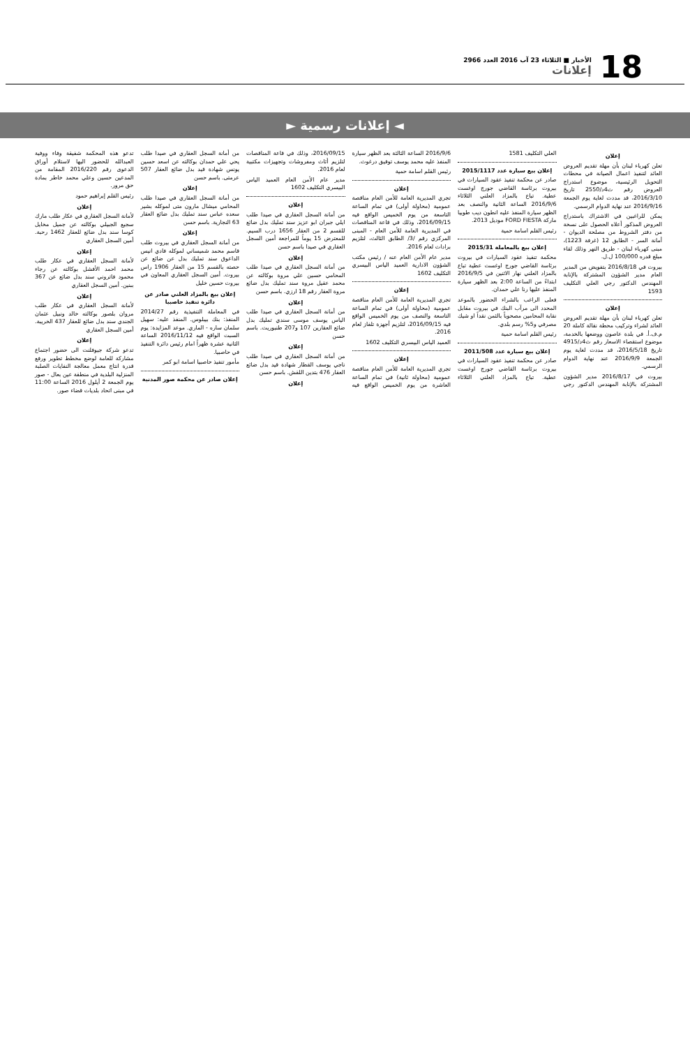18
الأخبار ■ الثلاثاء 23 آب 2016 العدد 2966
إعلانات
◄ إعلانات رسمية ►
إعلان
تعلن كهرباء لبنان بأن مهلة تقديم العروض العائد لتنفيذ اعمال الصيانة في محطات التحويل الرئيسية، موضوع استدراج العروض رقم ث4د/2550 تاريخ 2016/3/10، قد مددت لغاية يوم الجمعة 2016/9/16 عند نهاية الدوام الرسمي.
يمكن للراغبين في الاشتراك باستدراج العروض المذكور أعلاه الحصول على نسخة من دفتر الشروط من مصلحة الديوان - أمانة السر - الطابق 12 (غرفة 1223)، مبنى كهرباء لبنان - طريق النهر وذلك لقاء مبلغ قدره 100/000 ل.ل.
بيروت في 2016/8/18 بتفويض من المدير العام مدير الشؤون المشتركة بالإنابة المهندس الدكتور رجي العلي التكليف 1593
إعلان
تعلن كهرباء لبنان بأن مهلة تقديم العروض العائد لشراء وتركيب محطة نقالة كاملة 20 م.ف.أ. في بلدة عاصون ووضعها بالخدمة، موضوع استقصاء الاسعار رقم ث4د/4915 تاريخ 2016/5/18، قد مددت لغاية يوم الجمعة 2016/9/9 عند نهاية الدوام الرسمي.
بيروت في 2016/8/17 مدير الشؤون المشتركة بالإنابة المهندس الدكتور رجي العلي التكليف 1581
إعلان بيع سيارة عدد 2015/1117
صادر عن محكمة تنفيذ عقود السيارات في بيروت برئاسة القاضي جورج اوغست عطية. تباع بالمزاد العلني الثلاثاء 2016/9/6 الساعة الثانية والنصف بعد الظهر سيارة المنفذ عليه انطون ديب طوبيا ماركة FORD FIESTA موديل 2013.
رئيس القلم اسامة حمية
إعلان بيع بالمعاملة 2015/31
محكمة تنفيذ عقود السيارات في بيروت برئاسة القاضي جورج اوغست عطية تباع بالمزاد العلني نهار الاثنين في 2016/9/5 ابتداءً من الساعة 2:00 بعد الظهر سيارة المنفذ عليها رنا علي حمدان.
فعلى الراغب بالشراء الحضور بالموعد المحدد الى مرآب البنك في بيروت مقابل نقابة المحامين مصحوباً بالثمن نقداً او شيك مصرفي و5% رسم بلدي.
رئيس القلم اسامة حمية
إعلان بيع سيارة عدد 2011/508
صادر عن محكمة تنفيذ عقود السيارات في بيروت برئاسة القاضي جورج اوغست عطية. تباع بالمزاد العلني الثلاثاء 2016/9/6 الساعة الثالثة بعد الظهر سيارة المنفذ عليه محمد يوسف توفيق درغوث.
رئيس القلم اسامة حمية
إعلان
تجري المديرية العامة للأمن العام مناقصة عمومية (محاولة أولى) في تمام الساعة التاسعة من يوم الخميس الواقع فيه 2016/09/15، وذلك في قاعة المناقصات في المديرية العامة للأمن العام - المبنى المركزي رقم /3/ الطابق الثالث، لتلزيم برادات لعام 2016.
مدير عام الأمن العام عنه / رئيس مكتب الشؤون الادارية العميد الياس البيسري التكليف 1602
إعلان
تجري المديرية العامة للأمن العام مناقصة عمومية (محاولة أولى) في تمام الساعة التاسعة والنصف من يوم الخميس الواقع فيه 2016/09/15، لتلزيم أجهزة تلفاز لعام 2016.
العميد الياس البيسري التكليف 1602
إعلان
تجري المديرية العامة للأمن العام مناقصة عمومية (محاولة ثانية) في تمام الساعة العاشرة من يوم الخميس الواقع فيه 2016/09/15، وذلك في قاعة المناقصات لتلزيم أثاث ومفروشات وتجهيزات مكتبية لعام 2016.
مدير عام الأمن العام العميد الياس البيسري التكليف 1602
إعلان
من أمانة السجل العقاري في صيدا طلب ايلي جبران ابو عزيز سند تمليك بدل ضائع للقسم 2 من العقار 1656 درب السيم. للمعترض 15 يوماً للمراجعة أمين السجل العقاري في صيدا باسم حسن
إعلان
من أمانة السجل العقاري في صيدا طلب المحامي حسين علي مروة بوكالته عن محمد عقيل مروة سند تمليك بدل ضائع مروة العقار رقم 18 ارزي. باسم حسن
إعلان
من أمانة السجل العقاري في صيدا طلب الياس يوسف موسى سندي تمليك بدل ضائع العقارين 107 و207 طنبوريت. باسم حسن
إعلان
من أمانة السجل العقاري في صيدا طلب ناجي يوسف القطار شهادة قيد بدل ضائع العقار 476 بتدين اللقش. باسم حسن
إعلان
من أمانة السجل العقاري في صيدا طلب يحي علي حمدان بوكالته عن اسعد حسين يونس شهادة قيد بدل ضائع العقار 507 عرمتى. باسم حسن
إعلان
من أمانة السجل العقاري في صيدا طلب المحامي ميشال مارون متى لموكله بشير سعده عباس سند تمليك بدل ضائع العقار 63 النجارية. باسم حسن
إعلان
من أمانة السجل العقاري في بيروت طلب قاسم محمد شميساني لموكله فادي انيس الداعوق سند تمليك بدل عن ضائع عن حصته بالقسم 15 من العقار 1906 راس بيروت. أمين السجل العقاري المعاون في بيروت حسين خليل
إعلان بيع بالمزاد العلني صادر عن دائرة تنفيذ حاصبيا
في المعاملة التنفيذية رقم 2014/27 المنفذ: بنك بيبلوس. المنفذ عليه: سهيل سلمان ساره - الماري. موعد المزايدة: يوم السبت الواقع فيه 2016/11/12 الساعة الثانية عشرة ظهراً امام رئيس دائرة التنفيذ في حاصبيا.
مأمور تنفيذ حاصبيا اسامة ابو كمر
إعلان صادر عن محكمة صور المدنية
تدعو هذه المحكمة شفيقة وفاء ووفية العبدالله للحضور اليها لاستلام أوراق الدعوى رقم 2016/220 المقامة من المدعين حسين وعلي محمد خاطر بمادة حق مرور.
رئيس القلم إبراهيم حمود
إعلان
لأمانة السجل العقاري في عكار طلب مارك سجيع الجبيلي بوكالته عن جميل مخايل كوسا سند بدل ضائع للعقار 1462 رحبة. أمين السجل العقاري
إعلان
لأمانة السجل العقاري في عكار طلب محمد احمد الأفشل بوكالته عن رجاء محمود فاتروني سند بدل ضائع عن 367 ببنين. أمين السجل العقاري
إعلان
لأمانة السجل العقاري في عكار طلب مروان بلصور بوكالته خالد ونبيل عثمان الجندي سند بدل ضائع للعقار 437 الخريبة. أمين السجل العقاري
إعلان
تدعو شركة جيوفلنت الى حضور اجتماع مشاركة للعامة لوضع مخطط تطوير ورفع قدرة انتاج معمل معالجة النفايات الصلبة المنزلية البلدية في منطقة عين بعال - صور يوم الجمعة 2 أيلول 2016 الساعة 11:00 في مبنى اتحاد بلديات قضاء صور.